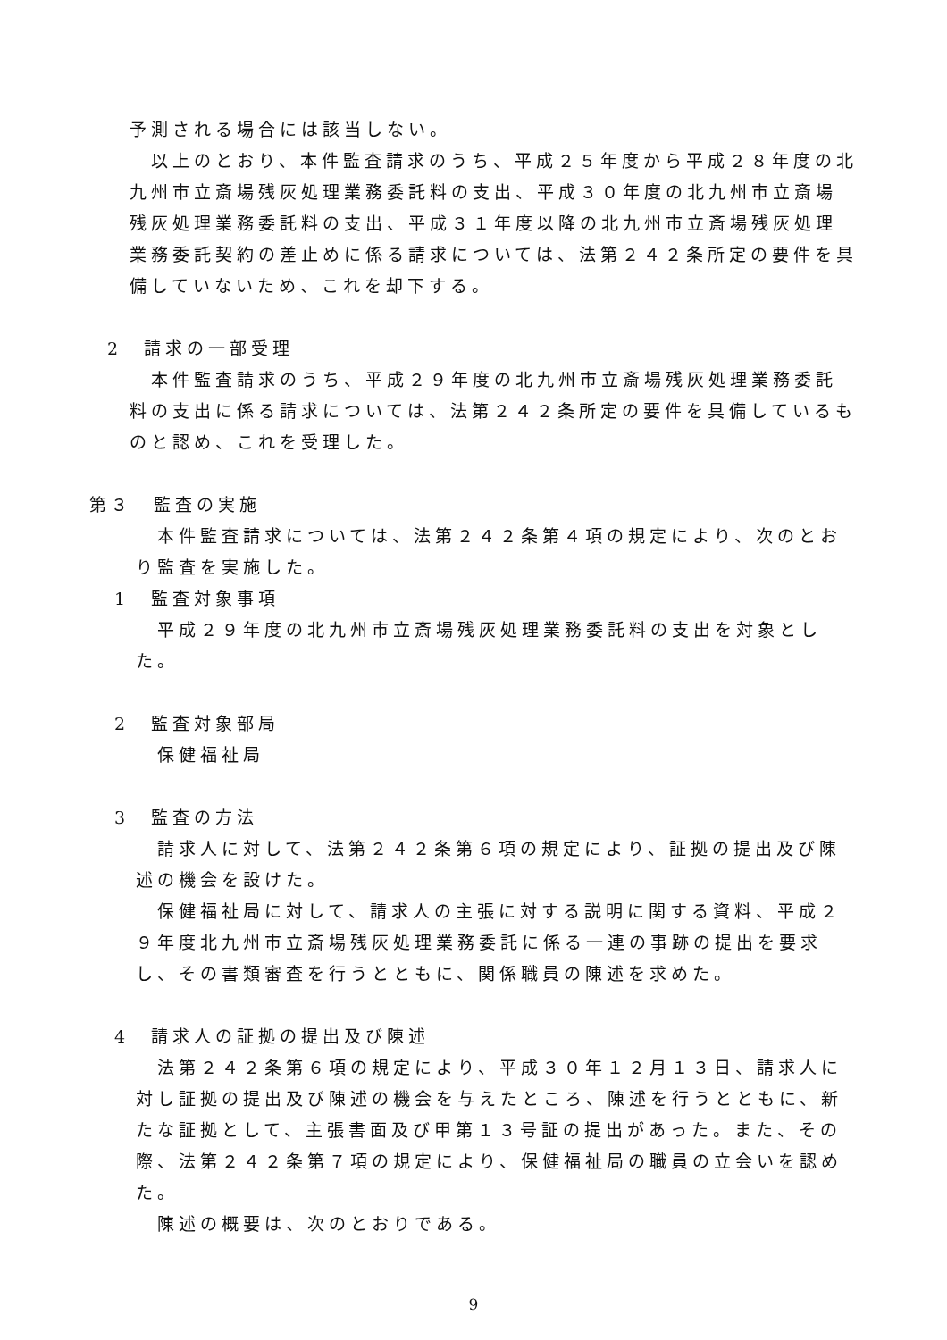予測される場合には該当しない。
　以上のとおり、本件監査請求のうち、平成２５年度から平成２８年度の北九州市立斎場残灰処理業務委託料の支出、平成３０年度の北九州市立斎場残灰処理業務委託料の支出、平成３１年度以降の北九州市立斎場残灰処理業務委託契約の差止めに係る請求については、法第２４２条所定の要件を具備していないため、これを却下する。
2　請求の一部受理
　本件監査請求のうち、平成２９年度の北九州市立斎場残灰処理業務委託料の支出に係る請求については、法第２４２条所定の要件を具備しているものと認め、これを受理した。
第３　監査の実施
　本件監査請求については、法第２４２条第４項の規定により、次のとおり監査を実施した。
1　監査対象事項
　平成２９年度の北九州市立斎場残灰処理業務委託料の支出を対象とした。
2　監査対象部局
　保健福祉局
3　監査の方法
　請求人に対して、法第２４２条第６項の規定により、証拠の提出及び陳述の機会を設けた。
　保健福祉局に対して、請求人の主張に対する説明に関する資料、平成２９年度北九州市立斎場残灰処理業務委託に係る一連の事跡の提出を要求し、その書類審査を行うとともに、関係職員の陳述を求めた。
4　請求人の証拠の提出及び陳述
　法第２４２条第６項の規定により、平成３０年１２月１３日、請求人に対し証拠の提出及び陳述の機会を与えたところ、陳述を行うとともに、新たな証拠として、主張書面及び甲第１３号証の提出があった。また、その際、法第２４２条第７項の規定により、保健福祉局の職員の立会いを認めた。
　陳述の概要は、次のとおりである。
9